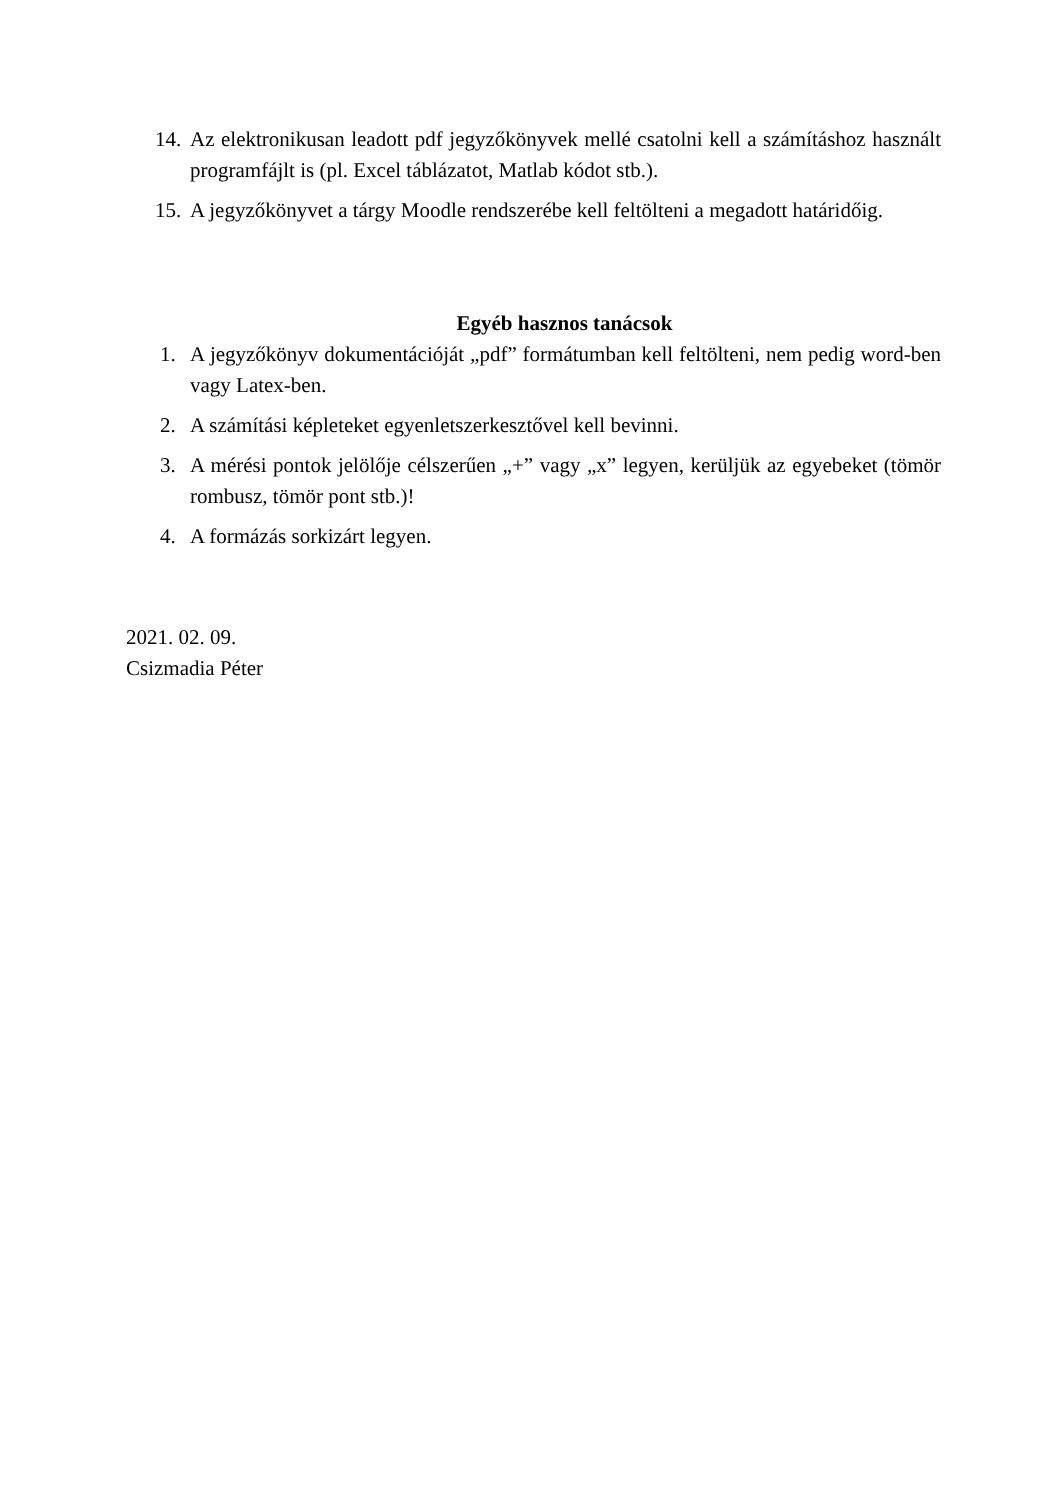14. Az elektronikusan leadott pdf jegyzőkönyvek mellé csatolni kell a számításhoz használt programfájlt is (pl. Excel táblázatot, Matlab kódot stb.).
15. A jegyzőkönyvet a tárgy Moodle rendszerébe kell feltölteni a megadott határidőig.
Egyéb hasznos tanácsok
1. A jegyzőkönyv dokumentációját „pdf” formátumban kell feltölteni, nem pedig word-ben vagy Latex-ben.
2. A számítási képleteket egyenletszerkesztővel kell bevinni.
3. A mérési pontok jelölője célszerűen „+” vagy „x” legyen, kerüljük az egyebeket (tömör rombusz, tömör pont stb.)!
4. A formázás sorkizárt legyen.
2021. 02. 09.
Csizmadia Péter